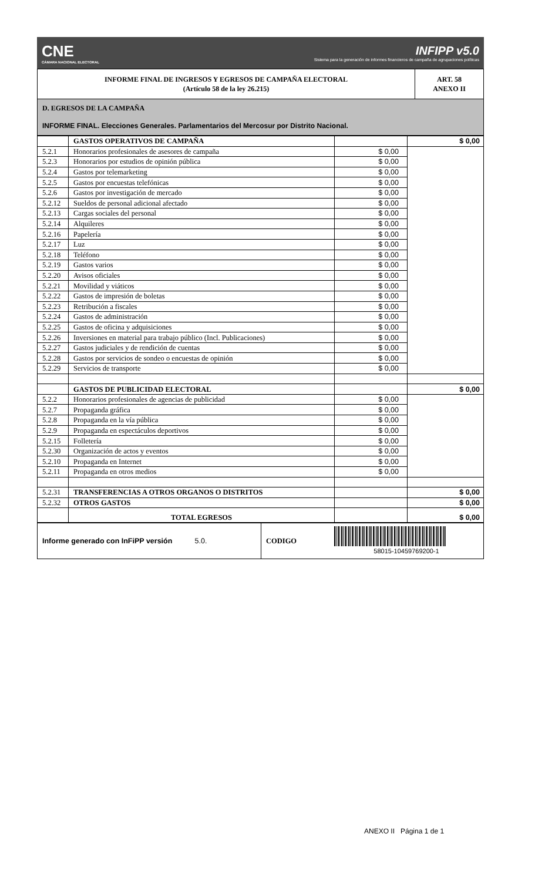CNE
CÁMARA NACIONAL ELECTORAL
INFIPP v5.0
Sistema para la generación de informes financieros de campaña de agrupaciones políticas
| INFORME FINAL DE INGRESOS Y EGRESOS DE CAMPAÑA ELECTORAL (Artículo 58 de la ley 26.215) | ART. 58 ANEXO II |
D. EGRESOS DE LA CAMPAÑA
INFORME FINAL. Elecciones Generales. Parlamentarios del Mercosur por Distrito Nacional.
| | GASTOS OPERATIVOS DE CAMPAÑA | | $ 0,00 |
| 5.2.1 | Honorarios profesionales de asesores de campaña | $ 0,00 | |
| 5.2.3 | Honorarios por estudios de opinión pública | $ 0,00 | |
| 5.2.4 | Gastos por telemarketing | $ 0,00 | |
| 5.2.5 | Gastos por encuestas telefónicas | $ 0,00 | |
| 5.2.6 | Gastos por investigación de mercado | $ 0,00 | |
| 5.2.12 | Sueldos de personal adicional afectado | $ 0,00 | |
| 5.2.13 | Cargas sociales del personal | $ 0,00 | |
| 5.2.14 | Alquileres | $ 0,00 | |
| 5.2.16 | Papelería | $ 0,00 | |
| 5.2.17 | Luz | $ 0,00 | |
| 5.2.18 | Teléfono | $ 0,00 | |
| 5.2.19 | Gastos varios | $ 0,00 | |
| 5.2.20 | Avisos oficiales | $ 0,00 | |
| 5.2.21 | Movilidad y viáticos | $ 0,00 | |
| 5.2.22 | Gastos de impresión de boletas | $ 0,00 | |
| 5.2.23 | Retribución a fiscales | $ 0,00 | |
| 5.2.24 | Gastos de administración | $ 0,00 | |
| 5.2.25 | Gastos de oficina y adquisiciones | $ 0,00 | |
| 5.2.26 | Inversiones en material para trabajo público (Incl. Publicaciones) | $ 0,00 | |
| 5.2.27 | Gastos judiciales y de rendición de cuentas | $ 0,00 | |
| 5.2.28 | Gastos por servicios de sondeo o encuestas de opinión | $ 0,00 | |
| 5.2.29 | Servicios de transporte | $ 0,00 | |
| | GASTOS DE PUBLICIDAD ELECTORAL | | $ 0,00 |
| 5.2.2 | Honorarios profesionales de agencias de publicidad | $ 0,00 | |
| 5.2.7 | Propaganda gráfica | $ 0,00 | |
| 5.2.8 | Propaganda en la vía pública | $ 0,00 | |
| 5.2.9 | Propaganda en espectáculos deportivos | $ 0,00 | |
| 5.2.15 | Folletería | $ 0,00 | |
| 5.2.30 | Organización de actos y eventos | $ 0,00 | |
| 5.2.10 | Propaganda en Internet | $ 0,00 | |
| 5.2.11 | Propaganda en otros medios | $ 0,00 | |
| 5.2.31 | TRANSFERENCIAS A OTROS ORGANOS O DISTRITOS | | $ 0,00 |
| 5.2.32 | OTROS GASTOS | | $ 0,00 |
| | TOTAL EGRESOS | | $ 0,00 |
| Informe generado con InFiPP versión 5.0. | CODIGO | 58015-10459769200-1 |
ANEXO II Página 1 de 1